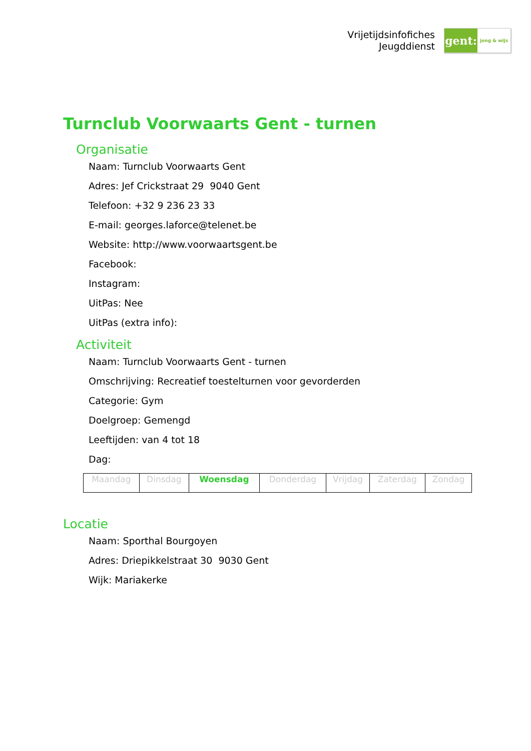Vrijetijdsinfofiches
Jeugddienst
gent:
jong & wijs
Turnclub Voorwaarts Gent - turnen
Organisatie
Naam: Turnclub Voorwaarts Gent
Adres: Jef Crickstraat 29 9040 Gent
Telefoon: +32 9 236 23 33
E-mail: georges.laforce@telenet.be
Website: http://www.voorwaartsgent.be
Facebook:
Instagram:
UitPas: Nee
UitPas (extra info):
Activiteit
Naam: Turnclub Voorwaarts Gent - turnen
Omschrijving: Recreatief toestelturnen voor gevorderden
Categorie: Gym
Doelgroep: Gemengd
Leeftijden: van 4 tot 18
Dag:
| Maandag | Dinsdag | Woensdag | Donderdag | Vrijdag | Zaterdag | Zondag |
Locatie
Naam: Sporthal Bourgoyen
Adres: Driepikkelstraat 30 9030 Gent
Wijk: Mariakerke